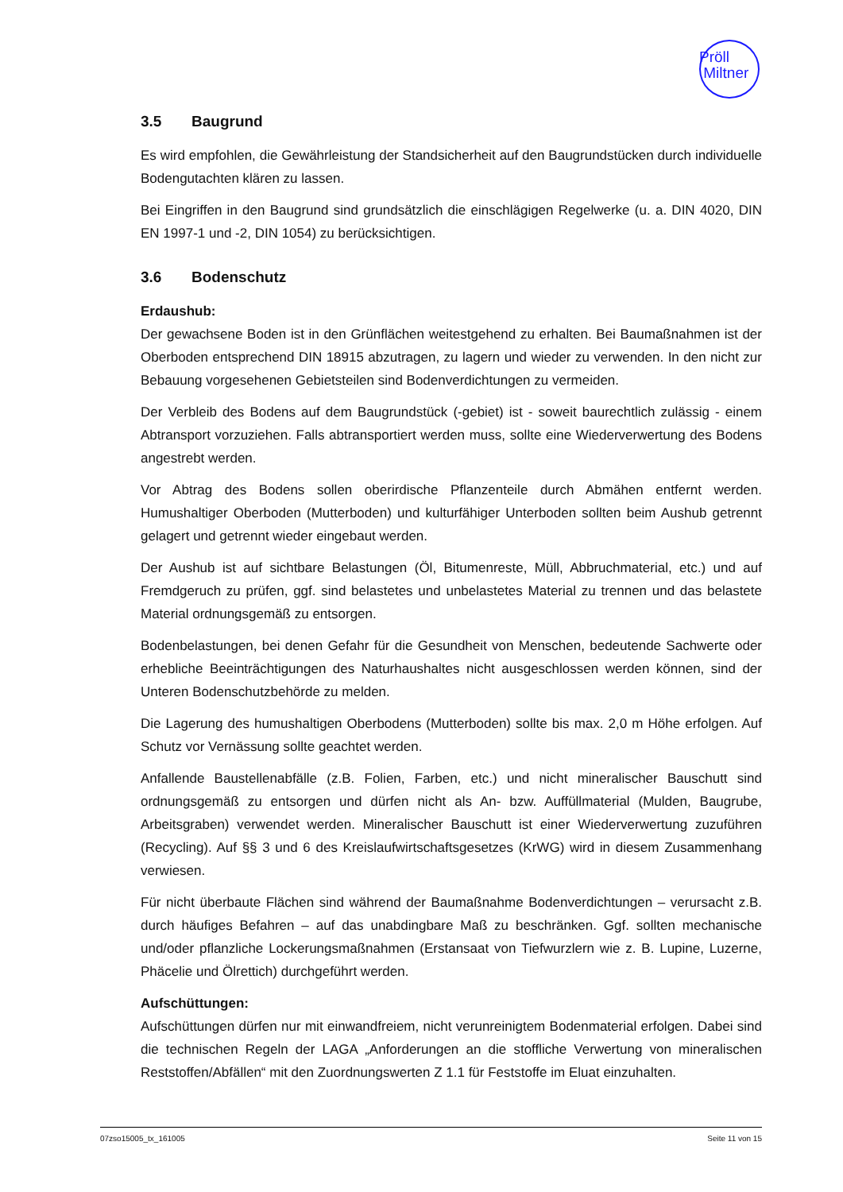Pröll
Miltner
3.5 Baugrund
Es wird empfohlen, die Gewährleistung der Standsicherheit auf den Baugrundstücken durch individuelle Bodengutachten klären zu lassen.
Bei Eingriffen in den Baugrund sind grundsätzlich die einschlägigen Regelwerke (u. a. DIN 4020, DIN EN 1997-1 und -2, DIN 1054) zu berücksichtigen.
3.6 Bodenschutz
Erdaushub:
Der gewachsene Boden ist in den Grünflächen weitestgehend zu erhalten. Bei Baumaßnahmen ist der Oberboden entsprechend DIN 18915 abzutragen, zu lagern und wieder zu verwenden. In den nicht zur Bebauung vorgesehenen Gebietsteilen sind Bodenverdichtungen zu vermeiden.
Der Verbleib des Bodens auf dem Baugrundstück (-gebiet) ist - soweit baurechtlich zulässig - einem Abtransport vorzuziehen. Falls abtransportiert werden muss, sollte eine Wiederverwertung des Bodens angestrebt werden.
Vor Abtrag des Bodens sollen oberirdische Pflanzenteile durch Abmähen entfernt werden. Humushaltiger Oberboden (Mutterboden) und kulturfähiger Unterboden sollten beim Aushub getrennt gelagert und getrennt wieder eingebaut werden.
Der Aushub ist auf sichtbare Belastungen (Öl, Bitumenreste, Müll, Abbruchmaterial, etc.) und auf Fremdgeruch zu prüfen, ggf. sind belastetes und unbelastetes Material zu trennen und das belastete Material ordnungsgemäß zu entsorgen.
Bodenbelastungen, bei denen Gefahr für die Gesundheit von Menschen, bedeutende Sachwerte oder erhebliche Beeinträchtigungen des Naturhaushaltes nicht ausgeschlossen werden können, sind der Unteren Bodenschutzbehörde zu melden.
Die Lagerung des humushaltigen Oberbodens (Mutterboden) sollte bis max. 2,0 m Höhe erfolgen. Auf Schutz vor Vernässung sollte geachtet werden.
Anfallende Baustellenabfälle (z.B. Folien, Farben, etc.) und nicht mineralischer Bauschutt sind ordnungsgemäß zu entsorgen und dürfen nicht als An- bzw. Auffüllmaterial (Mulden, Baugrube, Arbeitsgraben) verwendet werden. Mineralischer Bauschutt ist einer Wiederverwertung zuzuführen (Recycling). Auf §§ 3 und 6 des Kreislaufwirtschaftsgesetzes (KrWG) wird in diesem Zusammenhang verwiesen.
Für nicht überbaute Flächen sind während der Baumaßnahme Bodenverdichtungen – verursacht z.B. durch häufiges Befahren – auf das unabdingbare Maß zu beschränken. Ggf. sollten mechanische und/oder pflanzliche Lockerungsmaßnahmen (Erstansaat von Tiefwurzlern wie z. B. Lupine, Luzerne, Phäcelie und Ölrettich) durchgeführt werden.
Aufschüttungen:
Aufschüttungen dürfen nur mit einwandfreiem, nicht verunreinigtem Bodenmaterial erfolgen. Dabei sind die technischen Regeln der LAGA „Anforderungen an die stoffliche Verwertung von mineralischen Reststoffen/Abfällen“ mit den Zuordnungswerten Z 1.1 für Feststoffe im Eluat einzuhalten.
07zso15005_tx_161005 Seite 11 von 15